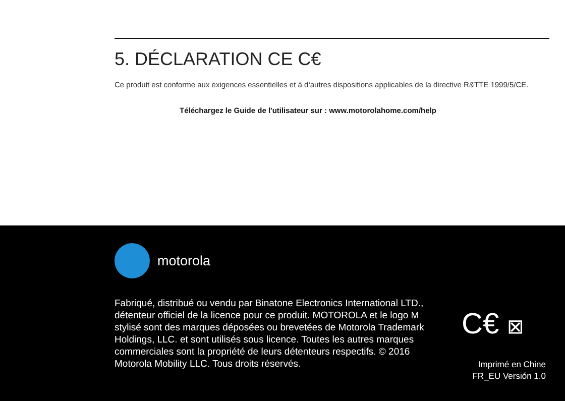5. DÉCLARATION CE C€
Ce produit est conforme aux exigences essentielles et à d‘autres dispositions applicables de la directive R&TTE 1999/5/CE.
Téléchargez le Guide de l'utilisateur sur : www.motorolahome.com/help
motorola
Fabriqué, distribué ou vendu par Binatone Electronics International LTD., détenteur officiel de la licence pour ce produit. MOTOROLA et le logo M stylisé sont des marques déposées ou brevetées de Motorola Trademark Holdings, LLC. et sont utilisés sous licence. Toutes les autres marques commerciales sont la propriété de leurs détenteurs respectifs. © 2016 Motorola Mobility LLC. Tous droits réservés.
C€ ⊠
Imprimé en Chine
FR_EU Versión 1.0